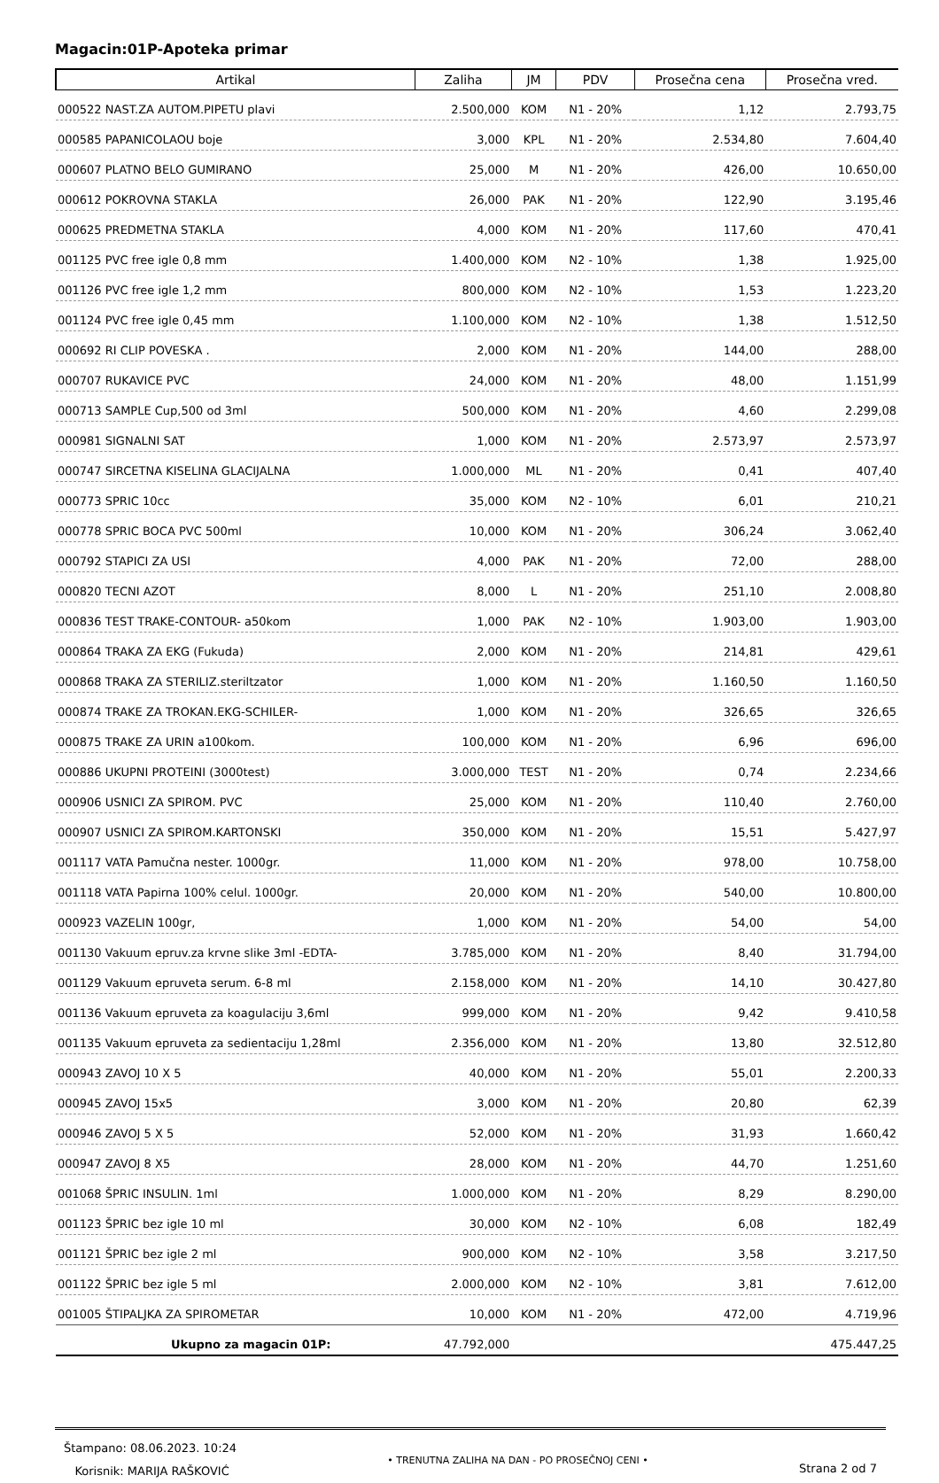Magacin:01P-Apoteka primar
| Artikal | Zaliha | JM | PDV | Prosečna cena | Prosečna vred. |
| --- | --- | --- | --- | --- | --- |
| 000522 NAST.ZA AUTOM.PIPETU plavi | 2.500,000 | KOM | N1 - 20% | 1,12 | 2.793,75 |
| 000585 PAPANICOLAOU boje | 3,000 | KPL | N1 - 20% | 2.534,80 | 7.604,40 |
| 000607 PLATNO BELO GUMIRANO | 25,000 | M | N1 - 20% | 426,00 | 10.650,00 |
| 000612 POKROVNA STAKLA | 26,000 | PAK | N1 - 20% | 122,90 | 3.195,46 |
| 000625 PREDMETNA STAKLA | 4,000 | KOM | N1 - 20% | 117,60 | 470,41 |
| 001125 PVC free igle 0,8 mm | 1.400,000 | KOM | N2 - 10% | 1,38 | 1.925,00 |
| 001126 PVC free igle 1,2 mm | 800,000 | KOM | N2 - 10% | 1,53 | 1.223,20 |
| 001124 PVC free igle 0,45 mm | 1.100,000 | KOM | N2 - 10% | 1,38 | 1.512,50 |
| 000692 RI CLIP POVESKA . | 2,000 | KOM | N1 - 20% | 144,00 | 288,00 |
| 000707 RUKAVICE PVC | 24,000 | KOM | N1 - 20% | 48,00 | 1.151,99 |
| 000713 SAMPLE Cup,500 od 3ml | 500,000 | KOM | N1 - 20% | 4,60 | 2.299,08 |
| 000981 SIGNALNI SAT | 1,000 | KOM | N1 - 20% | 2.573,97 | 2.573,97 |
| 000747 SIRCETNA KISELINA GLACIJALNA | 1.000,000 | ML | N1 - 20% | 0,41 | 407,40 |
| 000773 SPRIC 10cc | 35,000 | KOM | N2 - 10% | 6,01 | 210,21 |
| 000778 SPRIC BOCA PVC 500ml | 10,000 | KOM | N1 - 20% | 306,24 | 3.062,40 |
| 000792 STAPICI ZA USI | 4,000 | PAK | N1 - 20% | 72,00 | 288,00 |
| 000820 TECNI AZOT | 8,000 | L | N1 - 20% | 251,10 | 2.008,80 |
| 000836 TEST TRAKE-CONTOUR- a50kom | 1,000 | PAK | N2 - 10% | 1.903,00 | 1.903,00 |
| 000864 TRAKA ZA EKG (Fukuda) | 2,000 | KOM | N1 - 20% | 214,81 | 429,61 |
| 000868 TRAKA ZA STERILIZ.steriltzator | 1,000 | KOM | N1 - 20% | 1.160,50 | 1.160,50 |
| 000874 TRAKE ZA TROKAN.EKG-SCHILER- | 1,000 | KOM | N1 - 20% | 326,65 | 326,65 |
| 000875 TRAKE ZA URIN a100kom. | 100,000 | KOM | N1 - 20% | 6,96 | 696,00 |
| 000886 UKUPNI PROTEINI (3000test) | 3.000,000 | TEST | N1 - 20% | 0,74 | 2.234,66 |
| 000906 USNICI ZA SPIROM. PVC | 25,000 | KOM | N1 - 20% | 110,40 | 2.760,00 |
| 000907 USNICI ZA SPIROM.KARTONSKI | 350,000 | KOM | N1 - 20% | 15,51 | 5.427,97 |
| 001117 VATA Pamučna nester. 1000gr. | 11,000 | KOM | N1 - 20% | 978,00 | 10.758,00 |
| 001118 VATA Papirna 100% celul. 1000gr. | 20,000 | KOM | N1 - 20% | 540,00 | 10.800,00 |
| 000923 VAZELIN 100gr, | 1,000 | KOM | N1 - 20% | 54,00 | 54,00 |
| 001130 Vakuum epruv.za krvne slike 3ml -EDTA- | 3.785,000 | KOM | N1 - 20% | 8,40 | 31.794,00 |
| 001129 Vakuum epruveta serum. 6-8 ml | 2.158,000 | KOM | N1 - 20% | 14,10 | 30.427,80 |
| 001136 Vakuum epruveta za koagulaciju 3,6ml | 999,000 | KOM | N1 - 20% | 9,42 | 9.410,58 |
| 001135 Vakuum epruveta za sedientaciju 1,28ml | 2.356,000 | KOM | N1 - 20% | 13,80 | 32.512,80 |
| 000943 ZAVOJ 10 X 5 | 40,000 | KOM | N1 - 20% | 55,01 | 2.200,33 |
| 000945 ZAVOJ 15x5 | 3,000 | KOM | N1 - 20% | 20,80 | 62,39 |
| 000946 ZAVOJ 5 X 5 | 52,000 | KOM | N1 - 20% | 31,93 | 1.660,42 |
| 000947 ZAVOJ 8 X5 | 28,000 | KOM | N1 - 20% | 44,70 | 1.251,60 |
| 001068 ŠPRIC INSULIN. 1ml | 1.000,000 | KOM | N1 - 20% | 8,29 | 8.290,00 |
| 001123 ŠPRIC bez igle 10 ml | 30,000 | KOM | N2 - 10% | 6,08 | 182,49 |
| 001121 ŠPRIC bez igle 2 ml | 900,000 | KOM | N2 - 10% | 3,58 | 3.217,50 |
| 001122 ŠPRIC bez igle 5 ml | 2.000,000 | KOM | N2 - 10% | 3,81 | 7.612,00 |
| 001005 ŠTIPALJKA ZA SPIROMETAR | 10,000 | KOM | N1 - 20% | 472,00 | 4.719,96 |
| Ukupno za magacin 01P: | 47.792,000 | | | | 475.447,25 |
Štampano: 08.06.2023. 10:24
Korisnik: MARIJA RAŠKOVIĆ
• TRENUTNA ZALIHA NA DAN - PO PROSEČNOJ CENI •
Strana 2 od 7